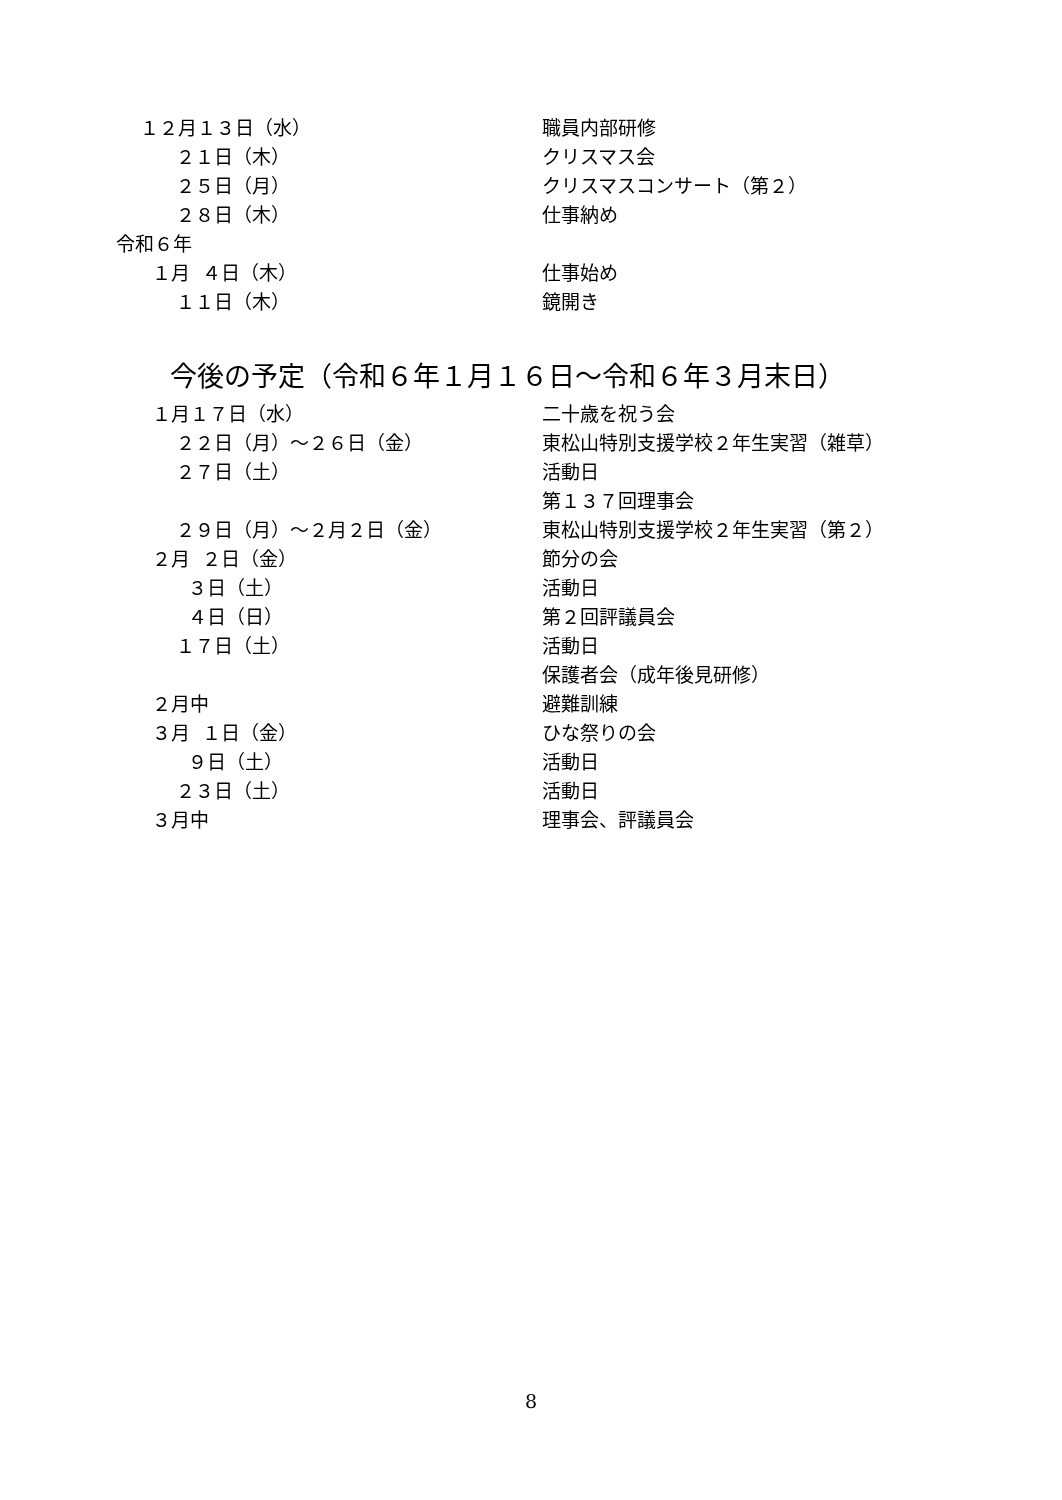１２月１３日（水）
職員内部研修
２１日（木）
クリスマス会
２５日（月）
クリスマスコンサート（第２）
２８日（木）
仕事納め
令和６年
１月 ４日（木）
仕事始め
１１日（木）
鏡開き
今後の予定（令和６年１月１６日～令和６年３月末日）
１月１７日（水）
二十歳を祝う会
２２日（月）～２６日（金）
東松山特別支援学校２年生実習（雑草）
２７日（土）
活動日
第１３７回理事会
２９日（月）～２月２日（金）
東松山特別支援学校２年生実習（第２）
２月 ２日（金）
節分の会
３日（土）
活動日
４日（日）
第２回評議員会
１７日（土）
活動日
保護者会（成年後見研修）
２月中
避難訓練
３月 １日（金）
ひな祭りの会
９日（土）
活動日
２３日（土）
活動日
３月中
理事会、評議員会
8